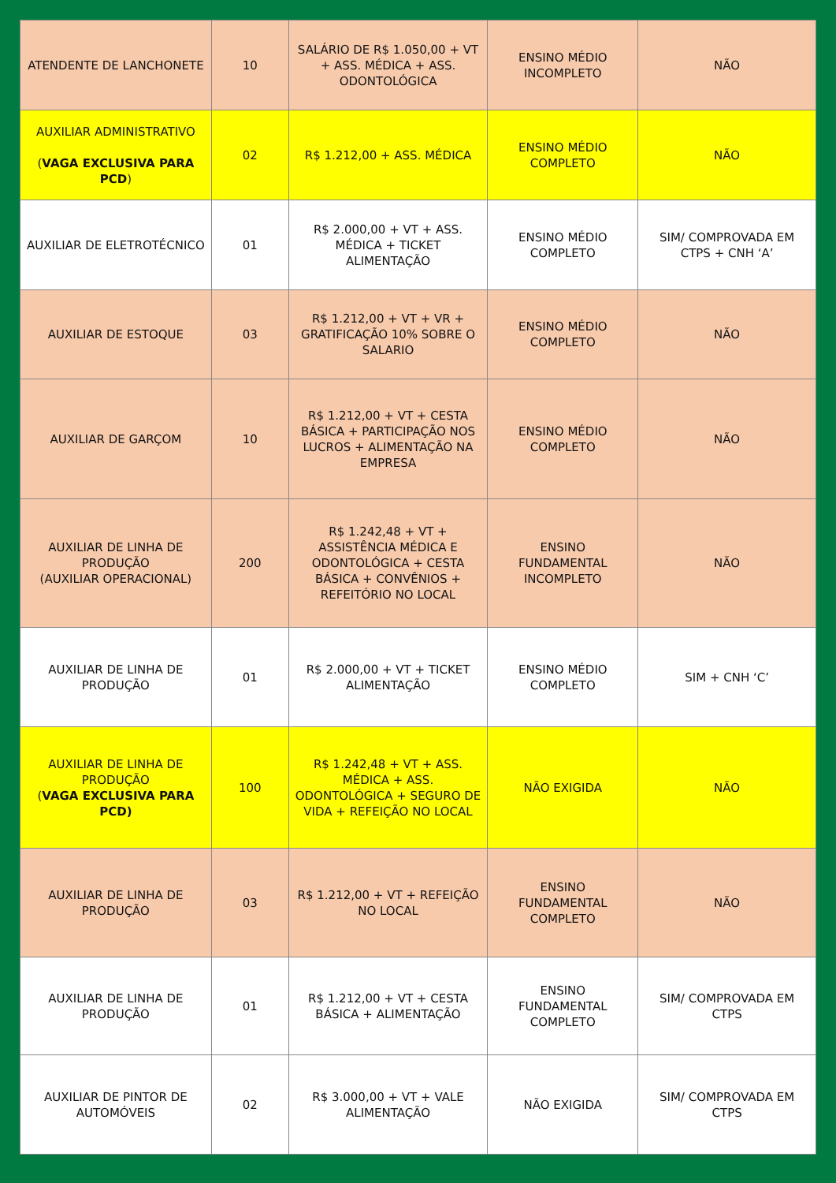| ATENDENTE DE LANCHONETE | 10 | SALÁRIO DE R$ 1.050,00 + VT + ASS. MÉDICA + ASS. ODONTOLÓGICA | ENSINO MÉDIO INCOMPLETO | NÃO |
| AUXILIAR ADMINISTRATIVO ( VAGA EXCLUSIVA PARA PCD ) | 02 | R$ 1.212,00 + ASS. MÉDICA | ENSINO MÉDIO COMPLETO | NÃO |
| AUXILIAR DE ELETROTÉCNICO | 01 | R$ 2.000,00 + VT + ASS. MÉDICA + TICKET ALIMENTAÇÃO | ENSINO MÉDIO COMPLETO | SIM/ COMPROVADA EM CTPS + CNH ‘A’ |
| AUXILIAR DE ESTOQUE | 03 | R$ 1.212,00 + VT + VR + GRATIFICAÇÃO 10% SOBRE O SALARIO | ENSINO MÉDIO COMPLETO | NÃO |
| AUXILIAR DE GARÇOM | 10 | R$ 1.212,00 + VT + CESTA BÁSICA + PARTICIPAÇÃO NOS LUCROS + ALIMENTAÇÃO NA EMPRESA | ENSINO MÉDIO COMPLETO | NÃO |
| AUXILIAR DE LINHA DE PRODUÇÃO (AUXILIAR OPERACIONAL) | 200 | R$ 1.242,48 + VT + ASSISTÊNCIA MÉDICA E ODONTOLÓGICA + CESTA BÁSICA + CONVÊNIOS + REFEITÓRIO NO LOCAL | ENSINO FUNDAMENTAL INCOMPLETO | NÃO |
| AUXILIAR DE LINHA DE PRODUÇÃO | 01 | R$ 2.000,00 + VT + TICKET ALIMENTAÇÃO | ENSINO MÉDIO COMPLETO | SIM + CNH ‘C’ |
| AUXILIAR DE LINHA DE PRODUÇÃO ( VAGA EXCLUSIVA PARA PCD) | 100 | R$ 1.242,48 + VT + ASS. MÉDICA + ASS. ODONTOLÓGICA + SEGURO DE VIDA + REFEIÇÃO NO LOCAL | NÃO EXIGIDA | NÃO |
| AUXILIAR DE LINHA DE PRODUÇÃO | 03 | R$ 1.212,00 + VT + REFEIÇÃO NO LOCAL | ENSINO FUNDAMENTAL COMPLETO | NÃO |
| AUXILIAR DE LINHA DE PRODUÇÃO | 01 | R$ 1.212,00 + VT + CESTA BÁSICA + ALIMENTAÇÃO | ENSINO FUNDAMENTAL COMPLETO | SIM/ COMPROVADA EM CTPS |
| AUXILIAR DE PINTOR DE AUTOMÓVEIS | 02 | R$ 3.000,00 + VT + VALE ALIMENTAÇÃO | NÃO EXIGIDA | SIM/ COMPROVADA EM CTPS |